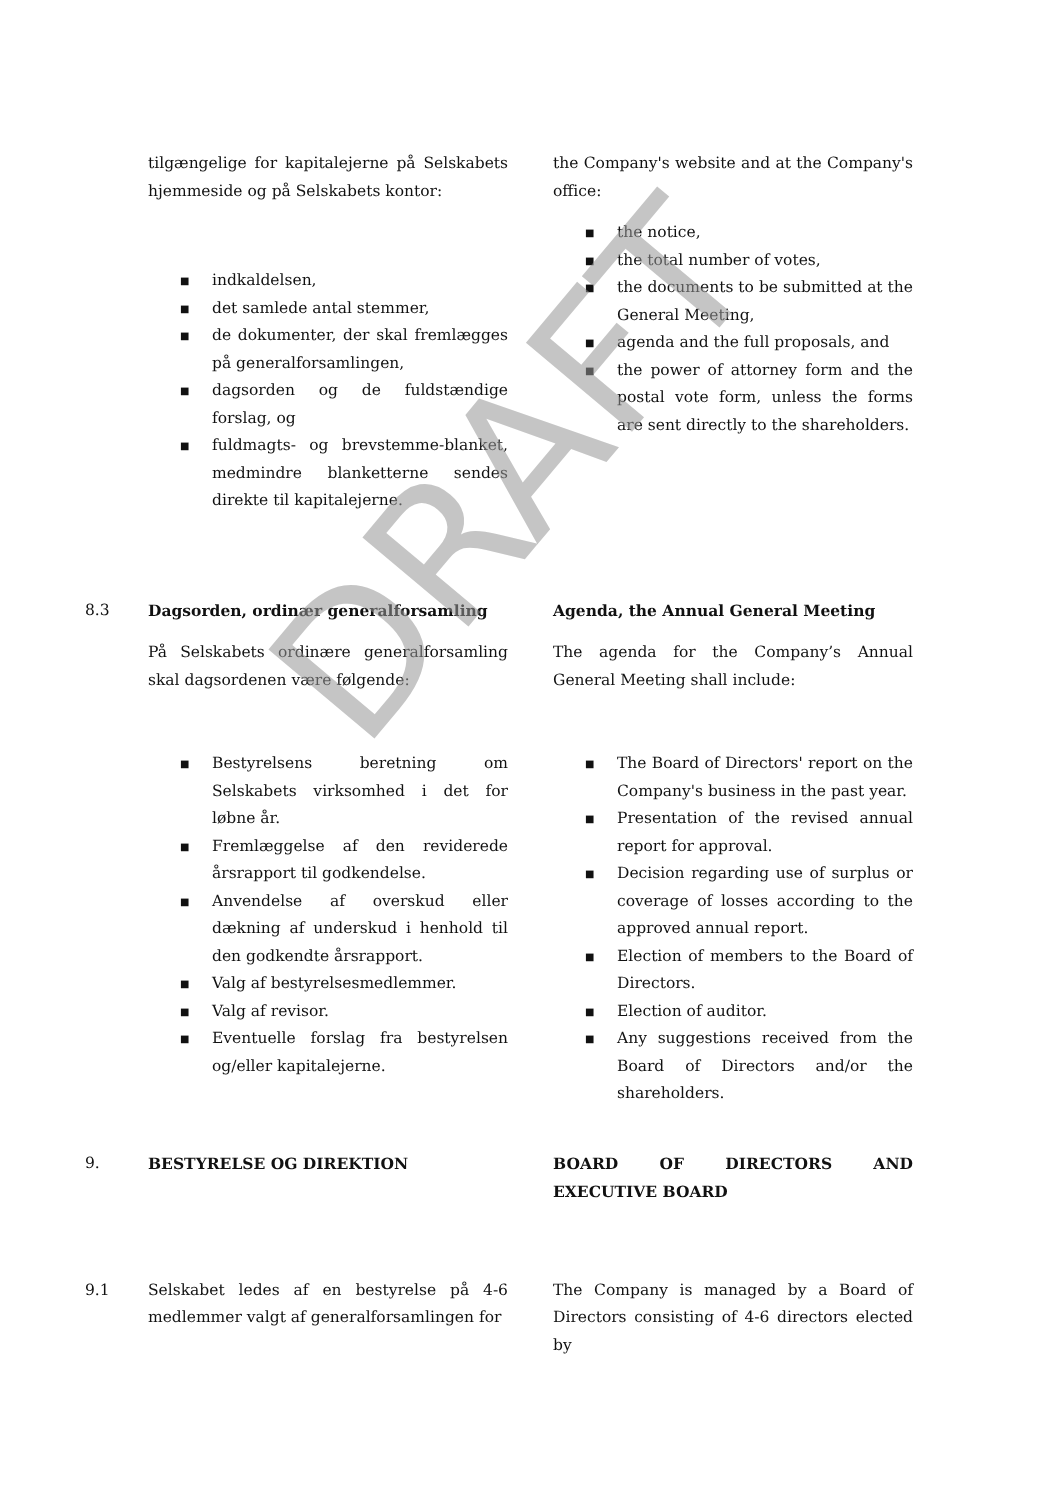tilgængelige for kapitalejerne på Selskabets hjemmeside og på Selskabets kontor:
■ indkaldelsen,
■ det samlede antal stemmer,
■ de dokumenter, der skal fremlægges på generalforsamlingen,
■ dagsorden og de fuldstændige forslag, og
■ fuldmagts- og brevstemme-blanket, medmindre blanketterne sendes direkte til kapitalejerne.
the Company's website and at the Company's office:
■ the notice,
■ the total number of votes,
■ the documents to be submitted at the General Meeting,
■ agenda and the full proposals, and
■ the power of attorney form and the postal vote form, unless the forms are sent directly to the shareholders.
8.3 Dagsorden, ordinær generalforsamling
På Selskabets ordinære generalforsamling skal dagsordenen være følgende:
■ Bestyrelsens beretning om Selskabets virksomhed i det for løbne år.
■ Fremlæggelse af den reviderede årsrapport til godkendelse.
■ Anvendelse af overskud eller dækning af underskud i henhold til den godkendte årsrapport.
■ Valg af bestyrelsesmedlemmer.
■ Valg af revisor.
■ Eventuelle forslag fra bestyrelsen og/eller kapitalejerne.
Agenda, the Annual General Meeting
The agenda for the Company’s Annual General Meeting shall include:
■ The Board of Directors' report on the Company's business in the past year.
■ Presentation of the revised annual report for approval.
■ Decision regarding use of surplus or coverage of losses according to the approved annual report.
■ Election of members to the Board of Directors.
■ Election of auditor.
■ Any suggestions received from the Board of Directors and/or the shareholders.
9. BESTYRELSE OG DIREKTION BOARD OF DIRECTORS AND EXECUTIVE BOARD
9.1 Selskabet ledes af en bestyrelse på 4-6 medlemmer valgt af generalforsamlingen for
The Company is managed by a Board of Directors consisting of 4-6 directors elected by
DRAFT